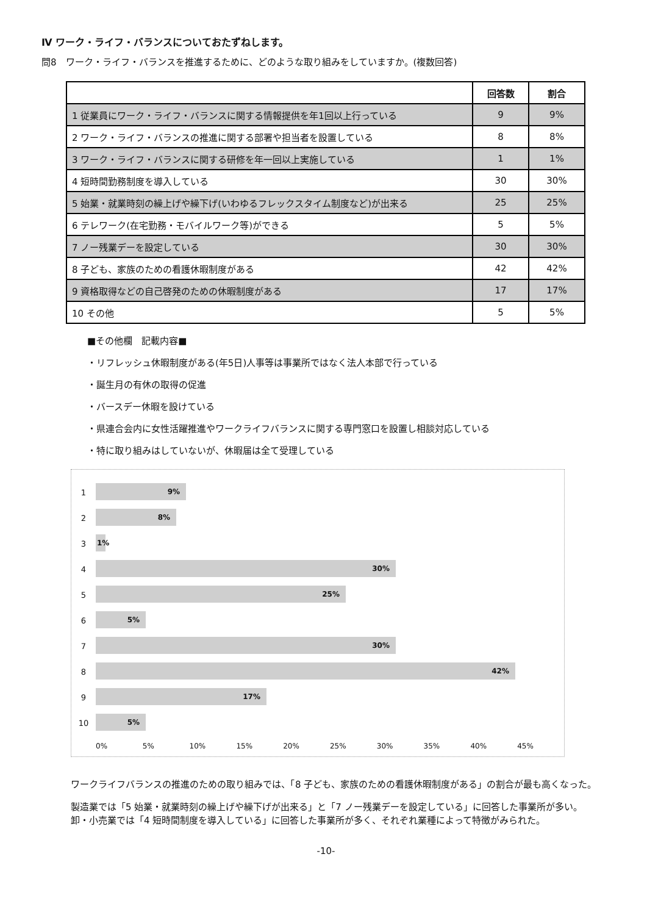Ⅳ ワーク・ライフ・バランスについておたずねします。
問8　ワーク・ライフ・バランスを推進するために、どのような取り組みをしていますか。(複数回答)
| | 回答数 | 割合 |
| --- | --- | --- |
| 1 従業員にワーク・ライフ・バランスに関する情報提供を年1回以上行っている | 9 | 9% |
| 2 ワーク・ライフ・バランスの推進に関する部署や担当者を設置している | 8 | 8% |
| 3 ワーク・ライフ・バランスに関する研修を年一回以上実施している | 1 | 1% |
| 4 短時間勤務制度を導入している | 30 | 30% |
| 5 始業・就業時刻の繰上げや繰下げ(いわゆるフレックスタイム制度など)が出来る | 25 | 25% |
| 6 テレワーク(在宅勤務・モバイルワーク等)ができる | 5 | 5% |
| 7 ノー残業デーを設定している | 30 | 30% |
| 8 子ども、家族のための看護休暇制度がある | 42 | 42% |
| 9 資格取得などの自己啓発のための休暇制度がある | 17 | 17% |
| 10 その他 | 5 | 5% |
■その他欄　記載内容■
・リフレッシュ休暇制度がある(年5日)人事等は事業所ではなく法人本部で行っている
・誕生月の有休の取得の促進
・バースデー休暇を設けている
・県連合会内に女性活躍推進やワークライフバランスに関する専門窓口を設置し相談対応している
・特に取り組みはしていないが、休暇届は全て受理している
1
9%
2
8%
3
1%
4
30%
5
25%
6
5%
7
30%
8
42%
9
17%
10
5%
0% 5% 10% 15% 20% 25% 30% 35% 40% 45%
ワークライフバランスの推進のための取り組みでは、「8 子ども、家族のための看護休暇制度がある」の割合が最も高くなった。
製造業では「5 始業・就業時刻の繰上げや繰下げが出来る」と「7 ノー残業デーを設定している」に回答した事業所が多い。
卸・小売業では「4 短時間制度を導入している」に回答した事業所が多く、それぞれ業種によって特徴がみられた。
-10-